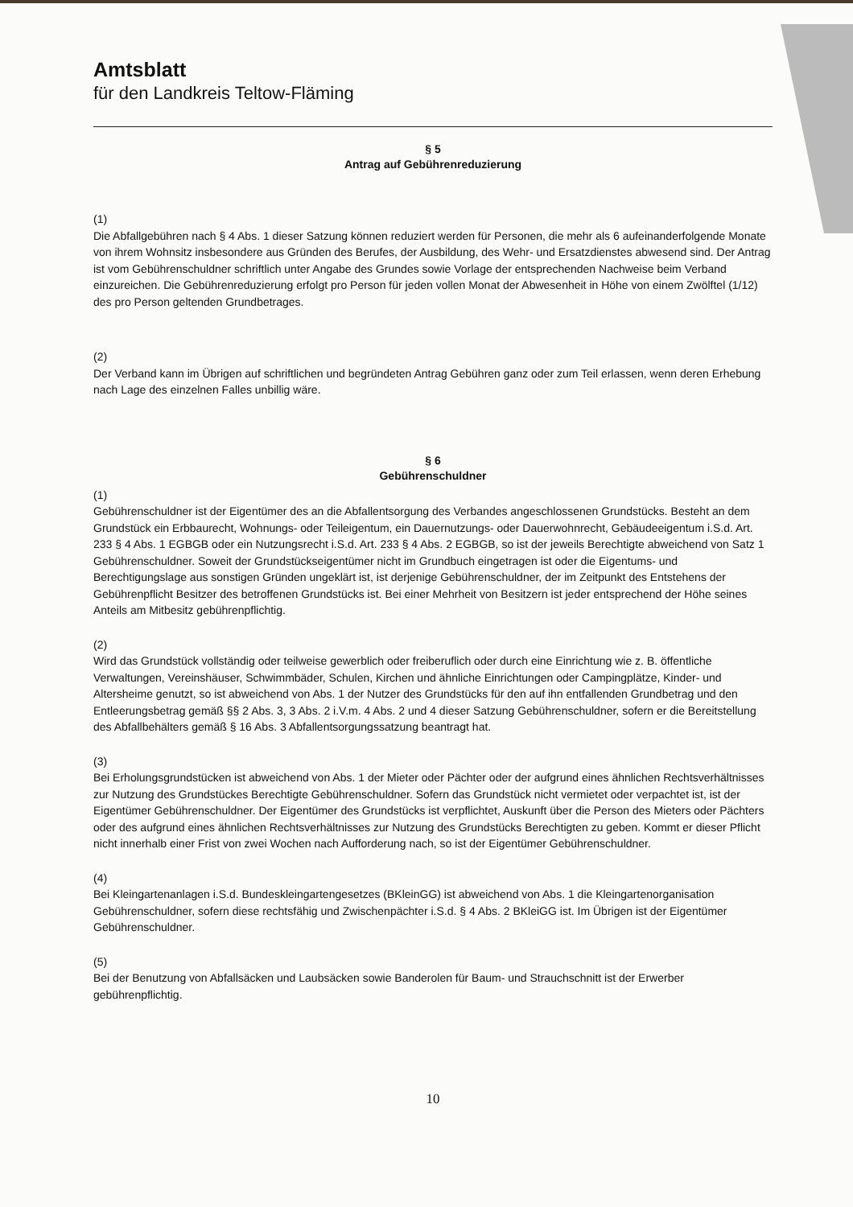Amtsblatt
für den Landkreis Teltow-Fläming
§ 5
Antrag auf Gebührenreduzierung
(1)
Die Abfallgebühren nach § 4 Abs. 1 dieser Satzung können reduziert werden für Personen, die mehr als 6 aufeinanderfolgende Monate von ihrem Wohnsitz insbesondere aus Gründen des Berufes, der Ausbildung, des Wehr- und Ersatzdienstes abwesend sind. Der Antrag ist vom Gebührenschuldner schriftlich unter Angabe des Grundes sowie Vorlage der entsprechenden Nachweise beim Verband einzureichen. Die Gebührenreduzierung erfolgt pro Person für jeden vollen Monat der Abwesenheit in Höhe von einem Zwölftel (1/12) des pro Person geltenden Grundbetrages.
(2)
Der Verband kann im Übrigen auf schriftlichen und begründeten Antrag Gebühren ganz oder zum Teil erlassen, wenn deren Erhebung nach Lage des einzelnen Falles unbillig wäre.
§ 6
Gebührenschuldner
(1)
Gebührenschuldner ist der Eigentümer des an die Abfallentsorgung des Verbandes angeschlossenen Grundstücks. Besteht an dem Grundstück ein Erbbaurecht, Wohnungs- oder Teileigentum, ein Dauernutzungs- oder Dauerwohnrecht, Gebäudeeigentum i.S.d. Art. 233 § 4 Abs. 1 EGBGB oder ein Nutzungsrecht i.S.d. Art. 233 § 4 Abs. 2 EGBGB, so ist der jeweils Berechtigte abweichend von Satz 1 Gebührenschuldner. Soweit der Grundstückseigentümer nicht im Grundbuch eingetragen ist oder die Eigentums- und Berechtigungslage aus sonstigen Gründen ungeklärt ist, ist derjenige Gebührenschuldner, der im Zeitpunkt des Entstehens der Gebührenpflicht Besitzer des betroffenen Grundstücks ist. Bei einer Mehrheit von Besitzern ist jeder entsprechend der Höhe seines Anteils am Mitbesitz gebührenpflichtig.
(2)
Wird das Grundstück vollständig oder teilweise gewerblich oder freiberuflich oder durch eine Einrichtung wie z. B. öffentliche Verwaltungen, Vereinshäuser, Schwimmbäder, Schulen, Kirchen und ähnliche Einrichtungen oder Campingplätze, Kinder- und Altersheime genutzt, so ist abweichend von Abs. 1 der Nutzer des Grundstücks für den auf ihn entfallenden Grundbetrag und den Entleerungsbetrag gemäß §§ 2 Abs. 3, 3 Abs. 2 i.V.m. 4 Abs. 2 und 4 dieser Satzung Gebührenschuldner, sofern er die Bereitstellung des Abfallbehälters gemäß § 16 Abs. 3 Abfallentsorgungssatzung beantragt hat.
(3)
Bei Erholungsgrundstücken ist abweichend von Abs. 1 der Mieter oder Pächter oder der aufgrund eines ähnlichen Rechtsverhältnisses zur Nutzung des Grundstückes Berechtigte Gebührenschuldner. Sofern das Grundstück nicht vermietet oder verpachtet ist, ist der Eigentümer Gebührenschuldner. Der Eigentümer des Grundstücks ist verpflichtet, Auskunft über die Person des Mieters oder Pächters oder des aufgrund eines ähnlichen Rechtsverhältnisses zur Nutzung des Grundstücks Berechtigten zu geben. Kommt er dieser Pflicht nicht innerhalb einer Frist von zwei Wochen nach Aufforderung nach, so ist der Eigentümer Gebührenschuldner.
(4)
Bei Kleingartenanlagen i.S.d. Bundeskleingartengesetzes (BKleinGG) ist abweichend von Abs. 1 die Kleingartenorganisation Gebührenschuldner, sofern diese rechtsfähig und Zwischenpächter i.S.d. § 4 Abs. 2 BKleiGG ist. Im Übrigen ist der Eigentümer Gebührenschuldner.
(5)
Bei der Benutzung von Abfallsäcken und Laubsäcken sowie Banderolen für Baum- und Strauchschnitt ist der Erwerber gebührenpflichtig.
10